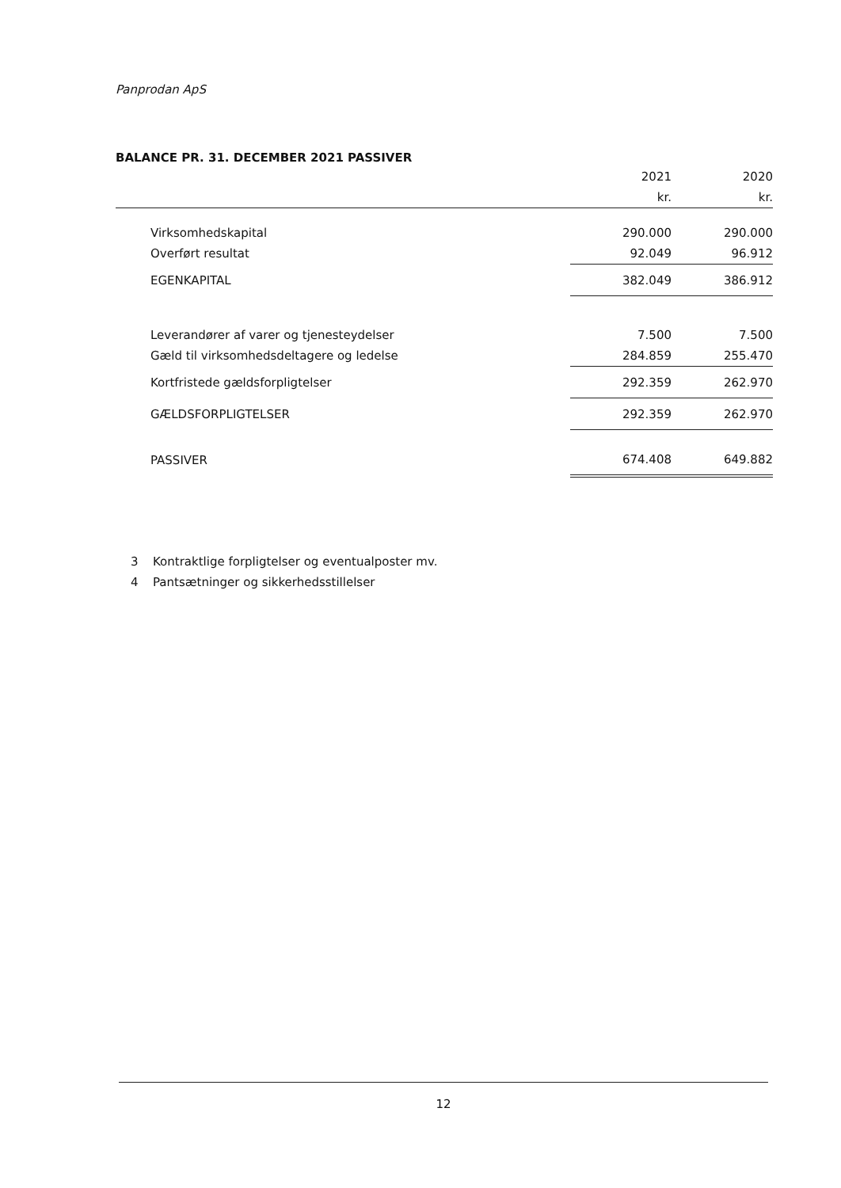Panprodan ApS
BALANCE PR. 31. DECEMBER 2021 PASSIVER
| | 2021 | 2020 |
| --- | --- | --- |
| | kr. | kr. |
| Virksomhedskapital | 290.000 | 290.000 |
| Overført resultat | 92.049 | 96.912 |
| EGENKAPITAL | 382.049 | 386.912 |
| Leverandører af varer og tjenesteydelser | 7.500 | 7.500 |
| Gæld til virksomhedsdeltagere og ledelse | 284.859 | 255.470 |
| Kortfristede gældsforpligtelser | 292.359 | 262.970 |
| GÆLDSFORPLIGTELSER | 292.359 | 262.970 |
| PASSIVER | 674.408 | 649.882 |
3 Kontraktlige forpligtelser og eventualposter mv.
4 Pantsætninger og sikkerhedsstillelser
12